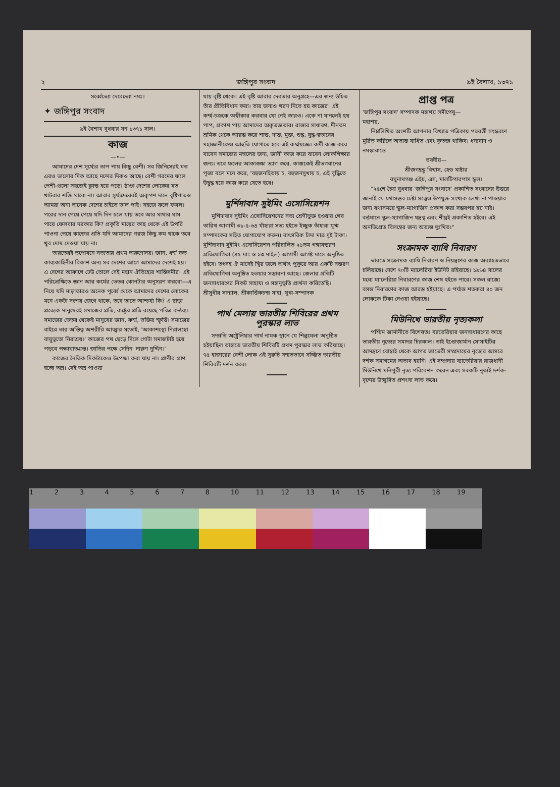২ জঙ্গিপুর সংবাদ ৯ই বৈশাখ, ১৩৭১
সর্ব্বেভ্যো দেবেভ্যো নমঃ।
✦ জঙ্গিপুর সংবাদ
৯ই বৈশাখ বুধবার সন ১৩৭১ সাল।
কাজ
—•—
আমাদের দেশ সূর্য্যের তাপ পায় কিছু বেশী। সব জিনিসেরই মত এরও ভালোর দিক আছে মন্দের দিকও আছে। বেশী গরমের ফলে পেশী-গুলো সহজেই ক্লান্ত হয়ে পড়ে। ঠাণ্ডা দেশের লোকের মত খাটবার শক্তি থাকে না। আবার সূর্য্যদেবেরই অকৃপণ দানে বৃষ্টিপাতও আমরা অন্য অনেক দেশের চাইতে ভাল পাই। সহজে ফলে ফসল। পরের দান পেয়ে পেয়ে যদি দিন চলে যায় তবে আর মাথার ঘাম পায়ে ফেলবার দরকার কি? প্রকৃতি মায়ের কাছ থেকে এই উপরি পাওনা পেয়ে কাজের প্রতি যদি আমাদের গরজ কিছু কম থাকে তবে খুব দোষ দেওয়া যায় না।
ভারতেরই তপোবনে সভ্যতার প্রথম অরুণোদয়। জ্ঞান, ধর্ম্ম কত কাব্যকাহিনীর বিকাশ অন্য সব দেশের আগে আমাদের দেশেই হয়। এ দেশের আকাশে ঢেউ তোলে সেই মহান ঐতিহ্যের শান্তিসমীর। এই পরিপ্রেক্ষিতে জ্ঞান আর কর্মের ভেতর কোনটার অনুসরণ করবো—এ নিয়ে যদি মান্ধাতারও অনেক পূর্ব্বে থেকে আমাদের দেশের লোকের মনে একটা সংশয় জেগে থাকে, তবে তাতে আশ্চর্য্য কি? এ ছাড়া প্রত্যেক মানুষেরই সমাজের প্রতি, রাষ্ট্রের প্রতি রয়েছে পবিত্র কর্ত্তব্য। সমাজের ভেতর থেকেই মানুষের জ্ঞান, কর্ম্ম, ভক্তির স্ফূর্ত্তি। সমাজের বাইরে তার অস্তিত্ব অশরীরি আত্মার মতোই, 'আকাশস্থো নিরালম্বো বায়ুভূতো নিরাশ্রয়।' কাজের পথ ছেড়ে দিলে গোটা সমাজটাই হয়ে পড়বে পক্ষাঘাতগ্রস্ত। জাতির পক্ষে সেদিন 'দারুণ দুর্দ্দিন।'
কাজের নৈতিক দিকটাকেও উপেক্ষা করা যায় না। প্রাণীর প্রাণ হচ্ছে অন্ন। সেই অন্ন পাওয়া
যায় বৃষ্টি থেকে। এই বৃষ্টি আবার দেবতার অনুগ্রহে—এর জন্য উচিত তাঁর প্রীতিবিধান করা। তার জন্যও শরণ নিতে হয় কাজের। এই কর্ম্ম-চক্রকে অস্বীকার করবার যো নেই কারও। একে না মানলেই হয় পাপ, প্রকাশ পায় আমাদের অকৃতজ্ঞতার। রাস্তার সাধারণ, দীনতম শ্রমিক থেকে আরম্ভ করে শান্ত, দান্ত, মুক্ত, শুদ্ধ, বুদ্ধ-স্বভাবের মহাজ্ঞানীকেও আহুতি যোগাতে হবে এই কর্ম্মযজ্ঞে। কর্মী কাজ করে যাবেন সমাজের মঙ্গলের জন্য, জ্ঞানী কাজ করে যাবেন লোকশিক্ষার জন্য। তবে ফলের আকাঙ্ক্ষা ত্যাগ করে, কাজকেই শ্রীভগবানের পূজা বলে মনে করে, 'বহুজনহিতায় চ, বহুজনসুখায় চ, এই বুদ্ধিতে উদ্বুদ্ধ হয়ে কাজ করে যেতে হবে।
মুর্শিদাবাদ সুইমিং এসোসিয়েশন
মুর্শিদাবাদ সুইমিং এসোসিয়েশনের সভ্য শ্রেণীভুক্ত হওয়ার শেষ তারিখ আগামী ৩১-৫-৬৪ যাঁহারা সভ্য হইতে ইচ্ছুক তাঁহারা যুগ্ম সম্পাদকের সহিত যোগাযোগ করুন। বাৎসরিক চাঁদা মাত্র দুই টাকা। মুর্শিদাবাদ সুইমিং এসোসিয়েশন পরিচালিত ২১তম গঙ্গাসন্তরণ প্রতিযোগিতা (৪৫ মাঃ ও ১৩ মাইল) আগামী আগষ্ট মাসে অনুষ্ঠিত হইবে। তৎসহ ঐ মাসেই স্থির জলে অর্থাৎ পুকুরে আর একটি সন্তরণ প্রতিযোগিতা অনুষ্ঠিত হওয়ার সম্ভাবনা আছে। জেলার প্রতিটি জনসাধারণের নিকট সাহায্য ও সহানুভূতি প্রার্থনা করিতেছি।
শ্রীসুধীর সান্যাল, শ্রীকার্ত্তিকচন্দ্র সাহা, যুগ্ম-সম্পাদক
পার্থ মেলায় ভারতীয় শিবিরের প্রথম পুরস্কার লাভ
সম্প্রতি অষ্ট্রেলিয়ার পার্থ নামক স্থানে যে শিল্পমেলা অনুষ্ঠিত হইয়াছিল তাহাতে ভারতীয় শিবিরটি প্রথম পুরস্কার লাভ করিয়াছে। ৭৫ হাজারের বেশী লোক এই সুরুচি সম্মতভাবে সজ্জিত ভারতীয় শিবিরটি দর্শন করে।
প্রাপ্ত পত্র
'জঙ্গিপুর সংবাদ' সম্পাদক মহাশয় সমীপেষু—
মহাশয়,
নিম্নলিখিত অংশটি আপনার বিখ্যাত পত্রিকায় পরবর্ত্তী সংস্করণে মুদ্রিত করিলে অত্যন্ত বাধিত এবং কৃতজ্ঞ থাকিব। ধন্যবাদ ও নমস্কারান্তে
ভবদীয়—
শ্রীজগদ্বন্ধু বিশ্বাস, হেড মাষ্টার
রঘুনাথগঞ্জ এইচ, এস, মালটিপারপাস স্কুল।
"২৫শে চৈত্র বুধবার 'জঙ্গিপুর সংবাদে' প্রকাশিত সংবাদের উত্তরে জানাই যে যথাসম্ভব চেষ্টা সত্ত্বেও উপযুক্ত সংখ্যক লেখা না পাওয়ার জন্য যথাসময়ে স্কুল-ম্যাগাজিন প্রকাশ করা সম্ভবপর হয় নাই। বর্ত্তমানে স্কুল-ম্যাগাজিন যন্ত্রস্থ এবং শীঘ্রই প্রকাশিত হইবে। এই অনভিপ্রেত বিলম্বের জন্য অত্যন্ত দুঃখিত।"
সংক্রামক ব্যাধি নিবারণ
ভারতে সংক্রামক ব্যাধি নিবারণ ও নিয়ন্ত্রণের কাজ অব্যাহতভাবে চলিয়াছে। দেশে ৭০টি ম্যালেরিয়া ইউনিট রহিয়াছে। ১৯৬৪ সালের মধ্যে ম্যালেরিয়া নিবারণের কাজ শেষ হইতে পারে। সকল রাজ্যে বসন্ত নিবারণের কাজ আরম্ভ হইয়াছে। এ পর্য্যন্ত শতকরা ৪০ জন লোককে টিকা দেওয়া হইয়াছে।
মিউনিখে ভারতীয় নৃত্যকলা
পশ্চিম জার্মানীতে বিশেষতঃ ব্যাভেরিয়ার জনসাধারণের কাছে ভারতীয় নৃত্যের সমাদর চিরকাল। তাই ইণ্ডোজার্মান সোসাইটির আমন্ত্রণে বোম্বাই থেকে আগত জাভেরী সম্প্রদায়ের নৃত্যের আসরে দর্শক সমাগমের অভাব হয়নি। এই সম্প্রদায় ব্যাভেরিয়ার রাজধানী মিউনিখে মনিপুরী নৃত্য পরিবেশন করেন এবং সবকটি নৃত্যই দর্শক-বৃন্দের উচ্ছ্বসিত প্রশংসা লাভ করে।
12345678 10 11 12 13 14 15 16 17 18 19